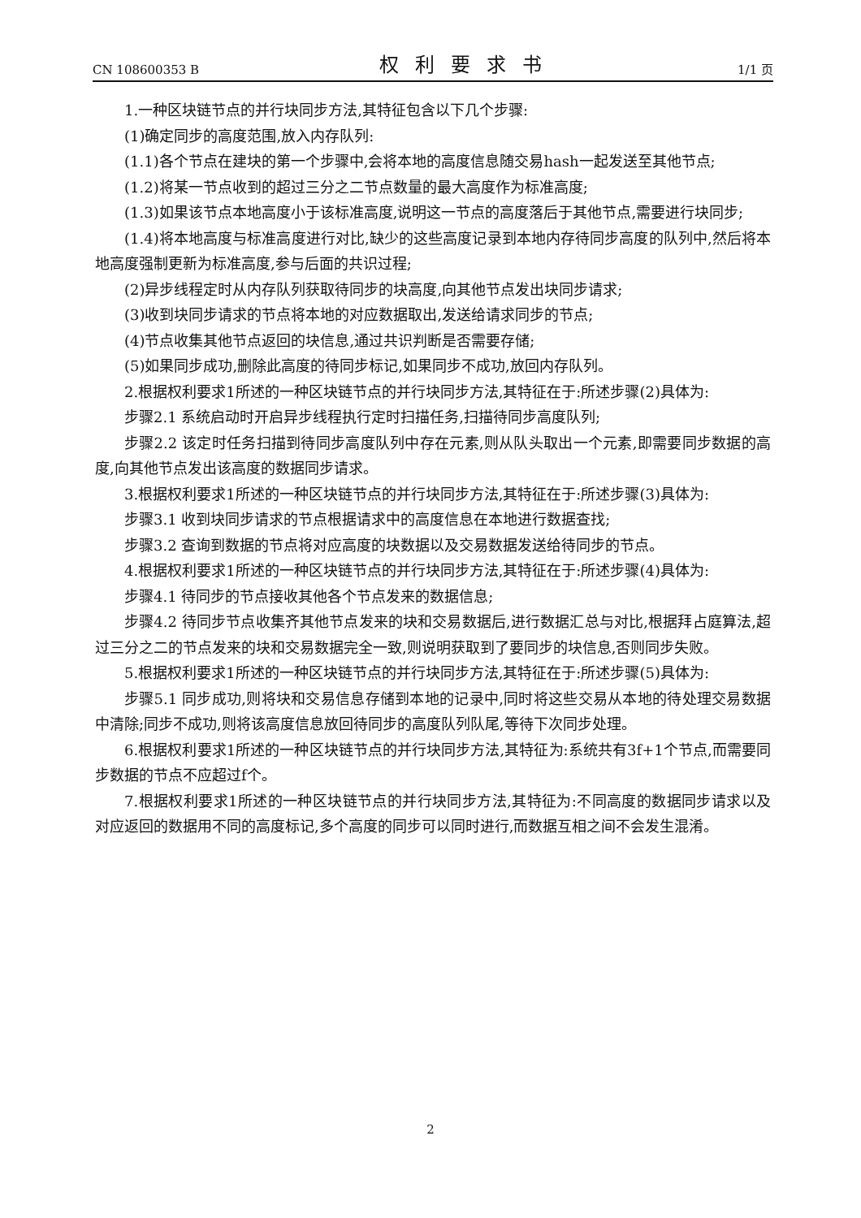CN 108600353 B 权利要求书 1/1 页
1.一种区块链节点的并行块同步方法,其特征包含以下几个步骤:
(1)确定同步的高度范围,放入内存队列:
(1.1)各个节点在建块的第一个步骤中,会将本地的高度信息随交易hash一起发送至其他节点;
(1.2)将某一节点收到的超过三分之二节点数量的最大高度作为标准高度;
(1.3)如果该节点本地高度小于该标准高度,说明这一节点的高度落后于其他节点,需要进行块同步;
(1.4)将本地高度与标准高度进行对比,缺少的这些高度记录到本地内存待同步高度的队列中,然后将本地高度强制更新为标准高度,参与后面的共识过程;
(2)异步线程定时从内存队列获取待同步的块高度,向其他节点发出块同步请求;
(3)收到块同步请求的节点将本地的对应数据取出,发送给请求同步的节点;
(4)节点收集其他节点返回的块信息,通过共识判断是否需要存储;
(5)如果同步成功,删除此高度的待同步标记,如果同步不成功,放回内存队列。
2.根据权利要求1所述的一种区块链节点的并行块同步方法,其特征在于:所述步骤(2)具体为:
步骤2.1 系统启动时开启异步线程执行定时扫描任务,扫描待同步高度队列;
步骤2.2 该定时任务扫描到待同步高度队列中存在元素,则从队头取出一个元素,即需要同步数据的高度,向其他节点发出该高度的数据同步请求。
3.根据权利要求1所述的一种区块链节点的并行块同步方法,其特征在于:所述步骤(3)具体为:
步骤3.1 收到块同步请求的节点根据请求中的高度信息在本地进行数据查找;
步骤3.2 查询到数据的节点将对应高度的块数据以及交易数据发送给待同步的节点。
4.根据权利要求1所述的一种区块链节点的并行块同步方法,其特征在于:所述步骤(4)具体为:
步骤4.1 待同步的节点接收其他各个节点发来的数据信息;
步骤4.2 待同步节点收集齐其他节点发来的块和交易数据后,进行数据汇总与对比,根据拜占庭算法,超过三分之二的节点发来的块和交易数据完全一致,则说明获取到了要同步的块信息,否则同步失败。
5.根据权利要求1所述的一种区块链节点的并行块同步方法,其特征在于:所述步骤(5)具体为:
步骤5.1 同步成功,则将块和交易信息存储到本地的记录中,同时将这些交易从本地的待处理交易数据中清除;同步不成功,则将该高度信息放回待同步的高度队列队尾,等待下次同步处理。
6.根据权利要求1所述的一种区块链节点的并行块同步方法,其特征为:系统共有3f+1个节点,而需要同步数据的节点不应超过f个。
7.根据权利要求1所述的一种区块链节点的并行块同步方法,其特征为:不同高度的数据同步请求以及对应返回的数据用不同的高度标记,多个高度的同步可以同时进行,而数据互相之间不会发生混淆。
2